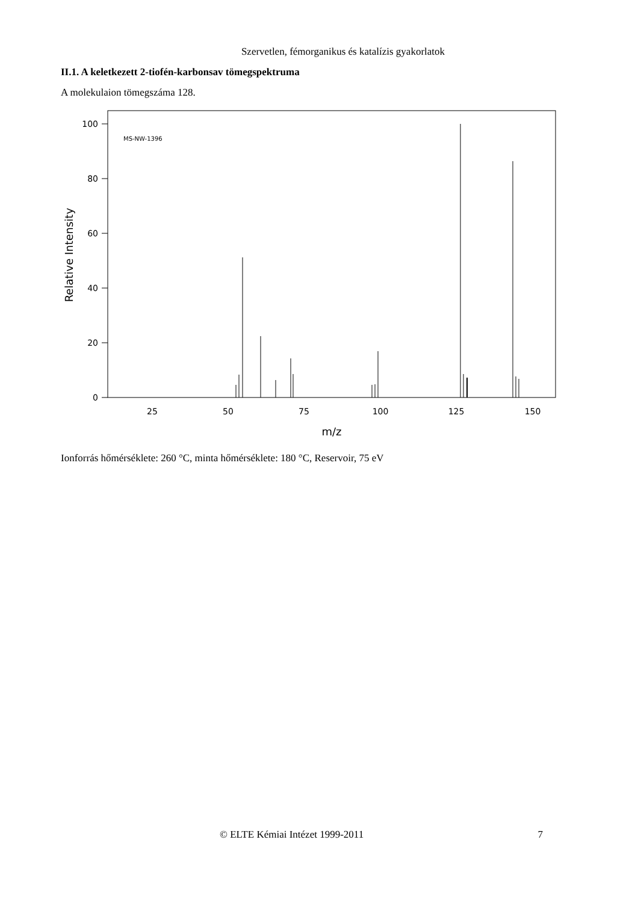Szervetlen, fémorganikus és katalízis gyakorlatok
II.1. A keletkezett 2-tiofén-karbonsav tömegspektruma
A molekulaion tömegszáma 128.
MS-NW-1396
100
80
60
40
20
0
25
50
75
100
125
150
m/z
Relative Intensity
Ionforrás hőmérséklete: 260 °C, minta hőmérséklete: 180 °C, Reservoir, 75 eV
© ELTE Kémiai Intézet 1999-2011 7